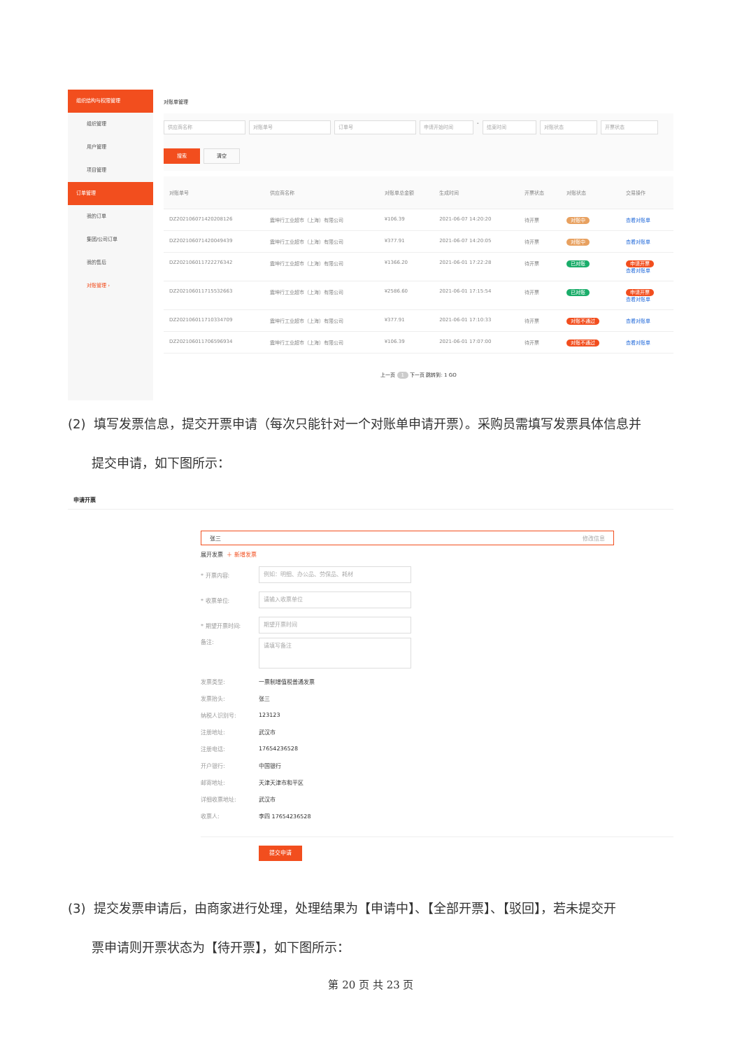组织结构与权限管理
组织管理
用户管理
项目管理
订单管理
我的订单
集团/公司订单
我的售后
对账管理 ›
对账单管理
供应商名称 对账单号 订单号 申请开始时间 - 结束时间 对账状态 开票状态
搜索 清空
| 对账单号 | 供应商名称 | 对账单总金额 | 生成时间 | 开票状态 | 对账状态 | 交易操作 |
| --- | --- | --- | --- | --- | --- | --- |
| DZ202106071420208126 | 震坤行工业超市（上海）有限公司 | ¥106.39 | 2021-06-07 14:20:20 | 待开票 | 对账中 | 查看对账单 |
| DZ202106071420049439 | 震坤行工业超市（上海）有限公司 | ¥377.91 | 2021-06-07 14:20:05 | 待开票 | 对账中 | 查看对账单 |
| DZ202106011722276342 | 震坤行工业超市（上海）有限公司 | ¥1366.20 | 2021-06-01 17:22:28 | 待开票 | 已对账 | 申请开票 查看对账单 |
| DZ202106011715532663 | 震坤行工业超市（上海）有限公司 | ¥2586.60 | 2021-06-01 17:15:54 | 待开票 | 已对账 | 申请开票 查看对账单 |
| DZ202106011710334709 | 震坤行工业超市（上海）有限公司 | ¥377.91 | 2021-06-01 17:10:33 | 待开票 | 对账不通过 | 查看对账单 |
| DZ202106011706596934 | 震坤行工业超市（上海）有限公司 | ¥106.39 | 2021-06-01 17:07:00 | 待开票 | 对账不通过 | 查看对账单 |
上一页 1 下一页 跳转到: 1 GO
(2) 填写发票信息，提交开票申请（每次只能针对一个对账单申请开票）。采购员需填写发票具体信息并
提交申请，如下图所示：
申请开票
张三 修改信息
展开发票 ＋ 新增发票
* 开票内容: 例如：明细、办公品、劳保品、耗材
* 收票单位: 请输入收票单位
* 期望开票时间: 期望开票时间
备注: 请填写备注
发票类型: 一票制增值税普通发票
发票抬头: 张三
纳税人识别号: 123123
注册地址: 武汉市
注册电话: 17654236528
开户银行: 中国银行
邮寄地址: 天津天津市和平区
详细收票地址: 武汉市
收票人: 李四 17654236528
提交申请
(3) 提交发票申请后，由商家进行处理，处理结果为【申请中】、【全部开票】、【驳回】，若未提交开
票申请则开票状态为【待开票】，如下图所示：
第 20 页 共 23 页